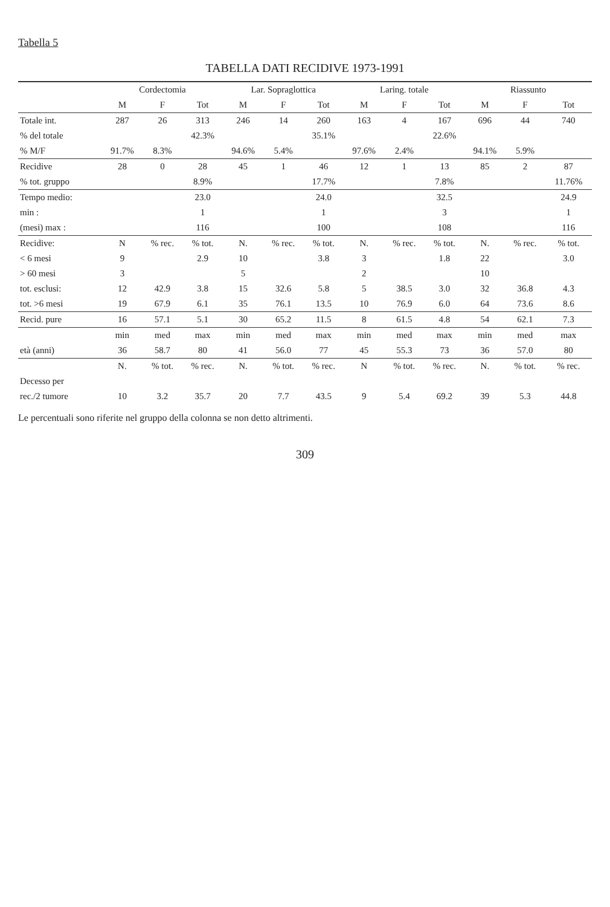Tabella 5
TABELLA DATI RECIDIVE 1973-1991
| | Cordectomia | | | Lar. Sopraglottica | | | Laring. totale | | | Riassunto | | |
| --- | --- | --- | --- | --- | --- | --- | --- | --- | --- | --- | --- | --- |
| | M | F | Tot | M | F | Tot | M | F | Tot | M | F | Tot |
| Totale int. | 287 | 26 | 313 | 246 | 14 | 260 | 163 | 4 | 167 | 696 | 44 | 740 |
| % del totale | | | 42.3% | | | 35.1% | | | 22.6% | | | |
| % M/F | 91.7% | 8.3% | | 94.6% | 5.4% | | 97.6% | 2.4% | | 94.1% | 5.9% | |
| Recidive | 28 | 0 | 28 | 45 | 1 | 46 | 12 | 1 | 13 | 85 | 2 | 87 |
| % tot. gruppo | | | 8.9% | | | 17.7% | | | 7.8% | | | 11.76% |
| Tempo medio: | | | 23.0 | | | 24.0 | | | 32.5 | | | 24.9 |
| min : | | | 1 | | | 1 | | | 3 | | | 1 |
| (mesi) max : | | | 116 | | | 100 | | | 108 | | | 116 |
| Recidive: | N | % rec. | % tot. | N. | % rec. | % tot. | N. | % rec. | % tot. | N. | % rec. | % tot. |
| < 6 mesi | 9 | | 2.9 | 10 | | 3.8 | 3 | | 1.8 | 22 | | 3.0 |
| > 60 mesi | 3 | | | 5 | | | 2 | | | 10 | | |
| tot. esclusi: | 12 | 42.9 | 3.8 | 15 | 32.6 | 5.8 | 5 | 38.5 | 3.0 | 32 | 36.8 | 4.3 |
| tot. >6 mesi | 19 | 67.9 | 6.1 | 35 | 76.1 | 13.5 | 10 | 76.9 | 6.0 | 64 | 73.6 | 8.6 |
| Recid. pure | 16 | 57.1 | 5.1 | 30 | 65.2 | 11.5 | 8 | 61.5 | 4.8 | 54 | 62.1 | 7.3 |
| | min | med | max | min | med | max | min | med | max | min | med | max |
| età (anni) | 36 | 58.7 | 80 | 41 | 56.0 | 77 | 45 | 55.3 | 73 | 36 | 57.0 | 80 |
| | N. | % tot. | % rec. | N. | % tot. | % rec. | N | % tot. | % rec. | N. | % tot. | % rec. |
| Decesso per | | | | | | | | | | | | |
| rec./2 tumore | 10 | 3.2 | 35.7 | 20 | 7.7 | 43.5 | 9 | 5.4 | 69.2 | 39 | 5.3 | 44.8 |
Le percentuali sono riferite nel gruppo della colonna se non detto altrimenti.
309